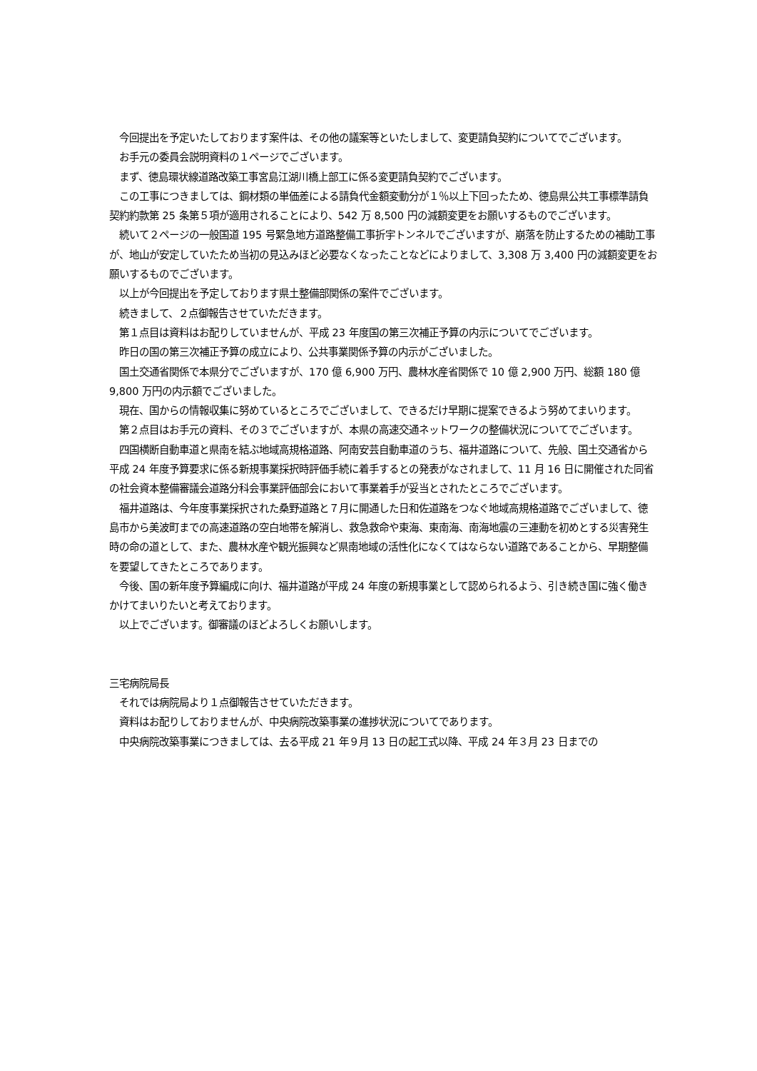今回提出を予定いたしております案件は、その他の議案等といたしまして、変更請負契約についてでございます。
　お手元の委員会説明資料の１ページでございます。
　まず、徳島環状線道路改築工事宮島江湖川橋上部工に係る変更請負契約でございます。
　この工事につきましては、鋼材類の単価差による請負代金額変動分が１％以上下回ったため、徳島県公共工事標準請負契約約款第 25 条第５項が適用されることにより、542 万 8,500 円の減額変更をお願いするものでございます。
　続いて２ページの一般国道 195 号緊急地方道路整備工事折宇トンネルでございますが、崩落を防止するための補助工事が、地山が安定していたため当初の見込みほど必要なくなったことなどによりまして、3,308 万 3,400 円の減額変更をお願いするものでございます。
　以上が今回提出を予定しております県土整備部関係の案件でございます。
　続きまして、２点御報告させていただきます。
　第１点目は資料はお配りしていませんが、平成 23 年度国の第三次補正予算の内示についてでございます。
　昨日の国の第三次補正予算の成立により、公共事業関係予算の内示がございました。
　国土交通省関係で本県分でございますが、170 億 6,900 万円、農林水産省関係で 10 億 2,900 万円、総額 180 億 9,800 万円の内示額でございました。
　現在、国からの情報収集に努めているところでございまして、できるだけ早期に提案できるよう努めてまいります。
　第２点目はお手元の資料、その３でございますが、本県の高速交通ネットワークの整備状況についてでございます。
　四国横断自動車道と県南を結ぶ地域高規格道路、阿南安芸自動車道のうち、福井道路について、先般、国土交通省から平成 24 年度予算要求に係る新規事業採択時評価手続に着手するとの発表がなされまして、11 月 16 日に開催された同省の社会資本整備審議会道路分科会事業評価部会において事業着手が妥当とされたところでございます。
　福井道路は、今年度事業採択された桑野道路と７月に開通した日和佐道路をつなぐ地域高規格道路でございまして、徳島市から美波町までの高速道路の空白地帯を解消し、救急救命や東海、東南海、南海地震の三連動を初めとする災害発生時の命の道として、また、農林水産や観光振興など県南地域の活性化になくてはならない道路であることから、早期整備を要望してきたところであります。
　今後、国の新年度予算編成に向け、福井道路が平成 24 年度の新規事業として認められるよう、引き続き国に強く働きかけてまいりたいと考えております。
　以上でございます。御審議のほどよろしくお願いします。
三宅病院局長
　それでは病院局より１点御報告させていただきます。
　資料はお配りしておりませんが、中央病院改築事業の進捗状況についてであります。
　中央病院改築事業につきましては、去る平成 21 年９月 13 日の起工式以降、平成 24 年３月 23 日までの